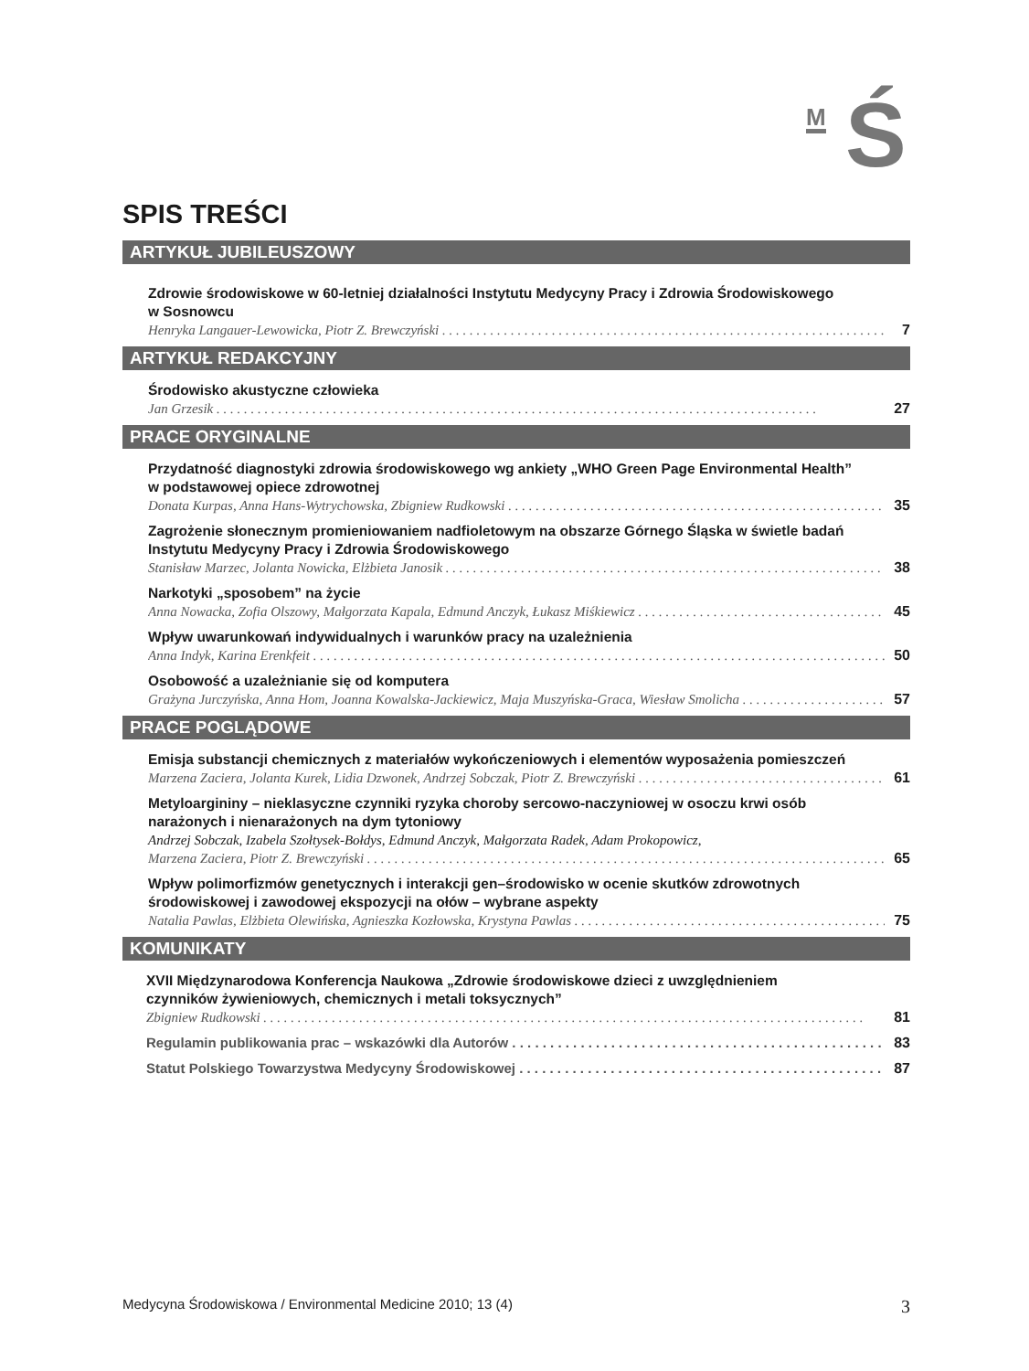M Ś
SPIS TREŚCI
ARTYKUŁ JUBILEUSZOWY
Zdrowie środowiskowe w 60-letniej działalności Instytutu Medycyny Pracy i Zdrowia Środowiskowego
w Sosnowcu
Henryka Langauer-Lewowicka, Piotr Z. Brewczyński 7
ARTYKUŁ REDAKCYJNY
Środowisko akustyczne człowieka
Jan Grzesik 27
PRACE ORYGINALNE
Przydatność diagnostyki zdrowia środowiskowego wg ankiety „WHO Green Page Environmental Health”
w podstawowej opiece zdrowotnej
Donata Kurpas, Anna Hans-Wytrychowska, Zbigniew Rudkowski 35
Zagrożenie słonecznym promieniowaniem nadfioletowym na obszarze Górnego Śląska w świetle badań
Instytutu Medycyny Pracy i Zdrowia Środowiskowego
Stanisław Marzec, Jolanta Nowicka, Elżbieta Janosik 38
Narkotyki „sposobem” na życie
Anna Nowacka, Zofia Olszowy, Małgorzata Kapala, Edmund Anczyk, Łukasz Miśkiewicz 45
Wpływ uwarunkowań indywidualnych i warunków pracy na uzależnienia
Anna Indyk, Karina Erenkfeit 50
Osobowość a uzależnianie się od komputera
Grażyna Jurczyńska, Anna Hom, Joanna Kowalska-Jackiewicz, Maja Muszyńska-Graca, Wiesław Smolicha 57
PRACE POGLĄDOWE
Emisja substancji chemicznych z materiałów wykończeniowych i elementów wyposażenia pomieszczeń
Marzena Zaciera, Jolanta Kurek, Lidia Dzwonek, Andrzej Sobczak, Piotr Z. Brewczyński 61
Metyloargininy – nieklasyczne czynniki ryzyka choroby sercowo-naczyniowej w osoczu krwi osób
narażonych i nienarażonych na dym tytoniowy
Andrzej Sobczak, Izabela Szołtysek-Bołdys, Edmund Anczyk, Małgorzata Radek, Adam Prokopowicz,
Marzena Zaciera, Piotr Z. Brewczyński 65
Wpływ polimorfizmów genetycznych i interakcji gen–środowisko w ocenie skutków zdrowotnych
środowiskowej i zawodowej ekspozycji na ołów – wybrane aspekty
Natalia Pawlas, Elżbieta Olewińska, Agnieszka Kozłowska, Krystyna Pawlas 75
KOMUNIKATY
XVII Międzynarodowa Konferencja Naukowa „Zdrowie środowiskowe dzieci z uwzględnieniem
czynników żywieniowych, chemicznych i metali toksycznych”
Zbigniew Rudkowski 81
Regulamin publikowania prac – wskazówki dla Autorów 83
Statut Polskiego Towarzystwa Medycyny Środowiskowej 87
Medycyna Środowiskowa / Environmental Medicine 2010; 13 (4) 3